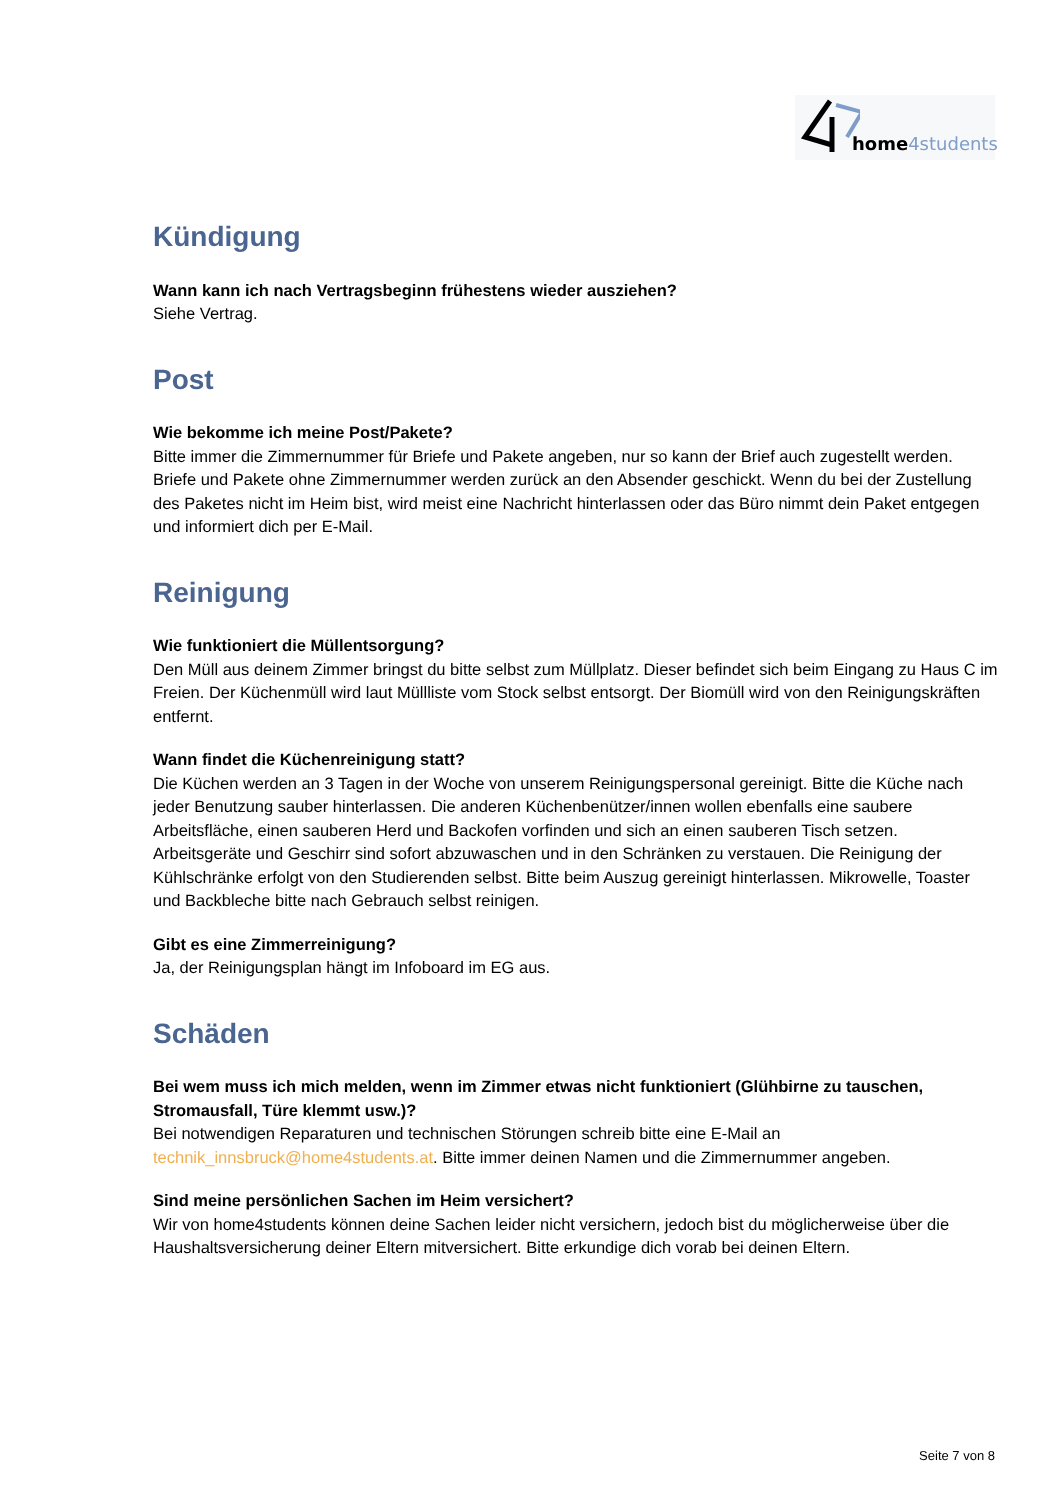home 4students
Kündigung
Wann kann ich nach Vertragsbeginn frühestens wieder ausziehen?
Siehe Vertrag.
Post
Wie bekomme ich meine Post/Pakete?
Bitte immer die Zimmernummer für Briefe und Pakete angeben, nur so kann der Brief auch zugestellt werden. Briefe und Pakete ohne Zimmernummer werden zurück an den Absender geschickt. Wenn du bei der Zustellung des Paketes nicht im Heim bist, wird meist eine Nachricht hinterlassen oder das Büro nimmt dein Paket entgegen und informiert dich per E-Mail.
Reinigung
Wie funktioniert die Müllentsorgung?
Den Müll aus deinem Zimmer bringst du bitte selbst zum Müllplatz. Dieser befindet sich beim Eingang zu Haus C im Freien. Der Küchenmüll wird laut Müllliste vom Stock selbst entsorgt. Der Biomüll wird von den Reinigungskräften entfernt.
Wann findet die Küchenreinigung statt?
Die Küchen werden an 3 Tagen in der Woche von unserem Reinigungspersonal gereinigt. Bitte die Küche nach jeder Benutzung sauber hinterlassen. Die anderen Küchenbenützer/innen wollen ebenfalls eine saubere Arbeitsfläche, einen sauberen Herd und Backofen vorfinden und sich an einen sauberen Tisch setzen. Arbeitsgeräte und Geschirr sind sofort abzuwaschen und in den Schränken zu verstauen. Die Reinigung der Kühlschränke erfolgt von den Studierenden selbst. Bitte beim Auszug gereinigt hinterlassen. Mikrowelle, Toaster und Backbleche bitte nach Gebrauch selbst reinigen.
Gibt es eine Zimmerreinigung?
Ja, der Reinigungsplan hängt im Infoboard im EG aus.
Schäden
Bei wem muss ich mich melden, wenn im Zimmer etwas nicht funktioniert (Glühbirne zu tauschen, Stromausfall, Türe klemmt usw.)?
Bei notwendigen Reparaturen und technischen Störungen schreib bitte eine E-Mail an technik_innsbruck@home4students.at. Bitte immer deinen Namen und die Zimmernummer angeben.
Sind meine persönlichen Sachen im Heim versichert?
Wir von home4students können deine Sachen leider nicht versichern, jedoch bist du möglicherweise über die Haushaltsversicherung deiner Eltern mitversichert. Bitte erkundige dich vorab bei deinen Eltern.
Seite 7 von 8